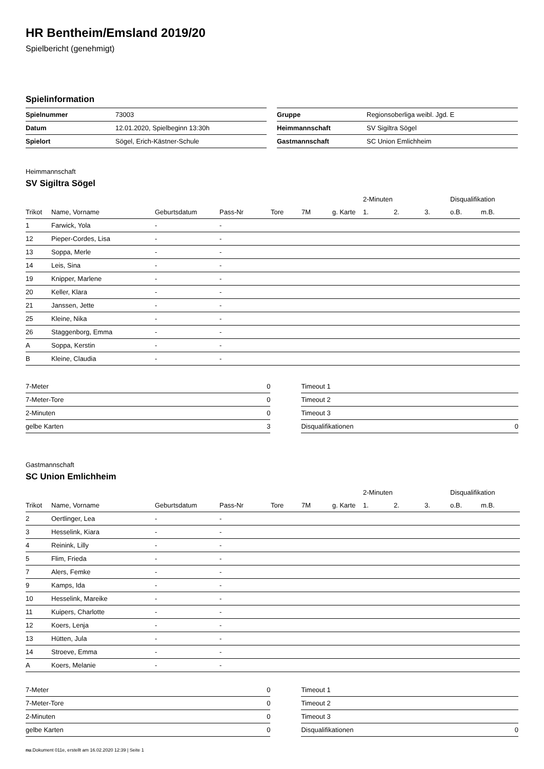HR Bentheim/Emsland 2019/20
Spielbericht (genehmigt)
Spielinformation
| Spielnummer | 73003 |
| Datum | 12.01.2020, Spielbeginn 13:30h |
| Spielort | Sögel, Erich-Kästner-Schule |
| Gruppe | Regionsoberliga weibl. Jgd. E |
| Heimmannschaft | SV Sigiltra Sögel |
| Gastmannschaft | SC Union Emlichheim |
Heimmannschaft
SV Sigiltra Sögel
| | | | | | | | 2-Minuten | | | Disqualifikation | |
| Trikot | Name, Vorname | Geburtsdatum | Pass-Nr | Tore | 7M | g. Karte | 1. | 2. | 3. | o.B. | m.B. |
| 1 | Farwick, Yola | - | - | | | | | | | | |
| 12 | Pieper-Cordes, Lisa | - | - | | | | | | | | |
| 13 | Soppa, Merle | - | - | | | | | | | | |
| 14 | Leis, Sina | - | - | | | | | | | | |
| 19 | Knipper, Marlene | - | - | | | | | | | | |
| 20 | Keller, Klara | - | - | | | | | | | | |
| 21 | Janssen, Jette | - | - | | | | | | | | |
| 25 | Kleine, Nika | - | - | | | | | | | | |
| 26 | Staggenborg, Emma | - | - | | | | | | | | |
| A | Soppa, Kerstin | - | - | | | | | | | | |
| B | Kleine, Claudia | - | - | | | | | | | | |
| 7-Meter | 0 |
| 7-Meter-Tore | 0 |
| 2-Minuten | 0 |
| gelbe Karten | 3 |
| Timeout 1 | |
| Timeout 2 | |
| Timeout 3 | |
| Disqualifikationen | 0 |
Gastmannschaft
SC Union Emlichheim
| | | | | | | | 2-Minuten | | | Disqualifikation | |
| Trikot | Name, Vorname | Geburtsdatum | Pass-Nr | Tore | 7M | g. Karte | 1. | 2. | 3. | o.B. | m.B. |
| 2 | Oertlinger, Lea | - | - | | | | | | | | |
| 3 | Hesselink, Kiara | - | - | | | | | | | | |
| 4 | Reinink, Lilly | - | - | | | | | | | | |
| 5 | Flim, Frieda | - | - | | | | | | | | |
| 7 | Alers, Femke | - | - | | | | | | | | |
| 9 | Kamps, Ida | - | - | | | | | | | | |
| 10 | Hesselink, Mareike | - | - | | | | | | | | |
| 11 | Kuipers, Charlotte | - | - | | | | | | | | |
| 12 | Koers, Lenja | - | - | | | | | | | | |
| 13 | Hütten, Jula | - | - | | | | | | | | |
| 14 | Stroeve, Emma | - | - | | | | | | | | |
| A | Koers, Melanie | - | - | | | | | | | | |
| 7-Meter | 0 |
| 7-Meter-Tore | 0 |
| 2-Minuten | 0 |
| gelbe Karten | 0 |
| Timeout 1 | |
| Timeout 2 | |
| Timeout 3 | |
| Disqualifikationen | 0 |
nu.Dokument 011e, erstellt am 16.02.2020 12:39 | Seite 1